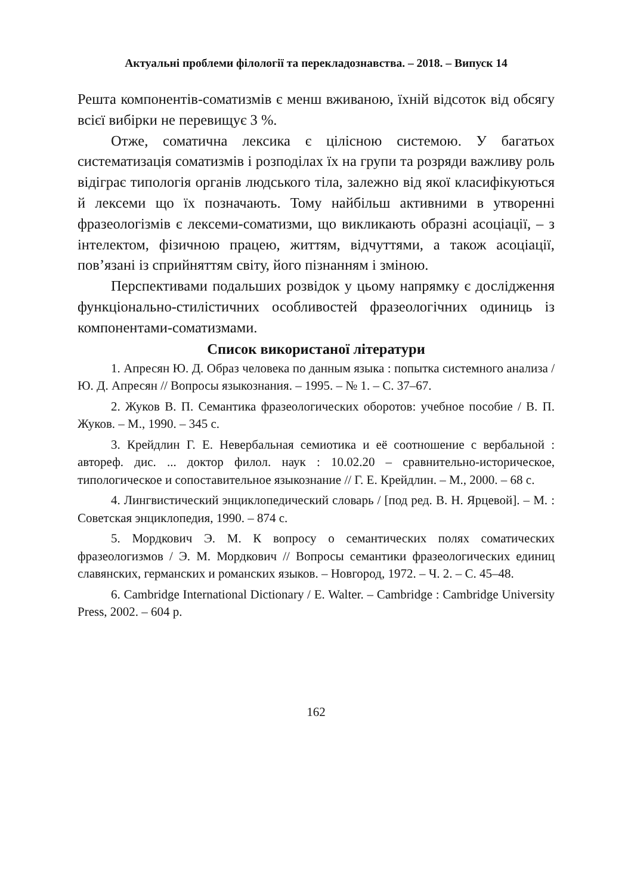Актуальні проблеми філології та перекладознавства. – 2018. – Випуск 14
Решта компонентів-соматизмів є менш вживаною, їхній відсоток від обсягу всієї вибірки не перевищує 3 %.
Отже, соматична лексика є цілісною системою. У багатьох систематизація соматизмів і розподілах їх на групи та розряди важливу роль відіграє типологія органів людського тіла, залежно від якої класифікуються й лексеми що їх позначають. Тому найбільш активними в утворенні фразеологізмів є лексеми-соматизми, що викликають образні асоціації, – з інтелектом, фізичною працею, життям, відчуттями, а також асоціації, пов’язані із сприйняттям світу, його пізнанням і зміною.
Перспективами подальших розвідок у цьому напрямку є дослідження функціонально-стилістичних особливостей фразеологічних одиниць із компонентами-соматизмами.
Список використаної літератури
1. Апресян Ю. Д. Образ человека по данным языка : попытка системного анализа / Ю. Д. Апресян // Вопросы языкознания. – 1995. – № 1. – С. 37–67.
2. Жуков В. П. Семантика фразеологических оборотов: учебное пособие / В. П. Жуков. – М., 1990. – 345 с.
3. Крейдлин Г. Е. Невербальная семиотика и её соотношение с вербальной : автореф. дис. ... доктор филол. наук : 10.02.20 – сравнительно-историческое, типологическое и сопоставительное языкознание // Г. Е. Крейдлин. – М., 2000. – 68 с.
4. Лингвистический энциклопедический словарь / [под ред. В. Н. Ярцевой]. – М. : Советская энциклопедия, 1990. – 874 с.
5. Мордкович Э. М. К вопросу о семантических полях соматических фразеологизмов / Э. М. Мордкович // Вопросы семантики фразеологических единиц славянских, германских и романских языков. – Новгород, 1972. – Ч. 2. – С. 45–48.
6. Cambridge International Dictionary / E. Walter. – Cambridge : Cambridge University Press, 2002. – 604 p.
162